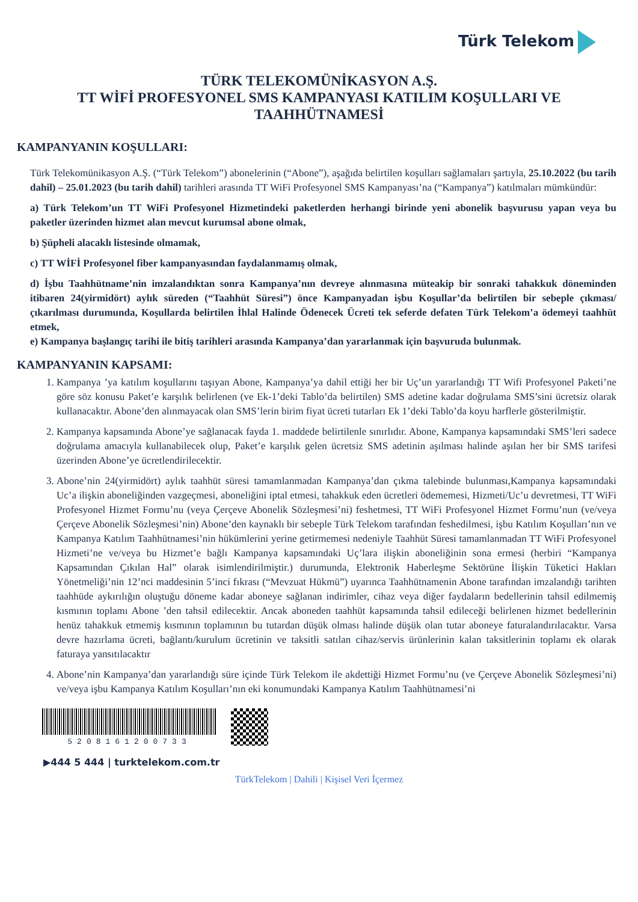Türk Telekom
TÜRK TELEKOMÜNİKASYON A.Ş.
TT WİFİ PROFESYONEL SMS KAMPANYASI KATILIM KOŞULLARI VE
TAAHHÜTNAMESİ
KAMPANYANIN KOŞULLARI:
Türk Telekomünikasyon A.Ş. (“Türk Telekom”) abonelerinin (“Abone”), aşağıda belirtilen koşulları sağlamaları şartıyla, 25.10.2022 (bu tarih dahil) – 25.01.2023 (bu tarih dahil) tarihleri arasında TT WiFi Profesyonel SMS Kampanyası’na (“Kampanya”) katılmaları mümkündür:
a) Türk Telekom’un TT WiFi Profesyonel Hizmetindeki paketlerden herhangi birinde yeni abonelik başvurusu yapan veya bu paketler üzerinden hizmet alan mevcut kurumsal abone olmak,
b) Şüpheli alacaklı listesinde olmamak,
c) TT WİFİ Profesyonel fiber kampanyasından faydalanmamış olmak,
d) İşbu Taahhütname’nin imzalandıktan sonra Kampanya’nın devreye alınmasına müteakip bir sonraki tahakkuk döneminden itibaren 24(yirmidört) aylık süreden (“Taahhüt Süresi”) önce Kampanyadan işbu Koşullar’da belirtilen bir sebeple çıkması/çıkarılması durumunda, Koşullarda belirtilen İhlal Halinde Ödenecek Ücreti tek seferde defaten Türk Telekom’a ödemeyi taahhüt etmek,
e) Kampanya başlangıç tarihi ile bitiş tarihleri arasında Kampanya’dan yararlanmak için başvuruda bulunmak.
KAMPANYANIN KAPSAMI:
1. Kampanya ’ya katılım koşullarını taşıyan Abone, Kampanya’ya dahil ettiği her bir Uç’un yararlandığı TT Wifi Profesyonel Paketi’ne göre söz konusu Paket’e karşılık belirlenen (ve Ek-1’deki Tablo’da belirtilen) SMS adetine kadar doğrulama SMS’sini ücretsiz olarak kullanacaktır. Abone’den alınmayacak olan SMS’lerin birim fiyat ücreti tutarları Ek 1’deki Tablo’da koyu harflerle gösterilmiştir.
2. Kampanya kapsamında Abone’ye sağlanacak fayda 1. maddede belirtilenle sınırlıdır. Abone, Kampanya kapsamındaki SMS’leri sadece doğrulama amacıyla kullanabilecek olup, Paket’e karşılık gelen ücretsiz SMS adetinin aşılması halinde aşılan her bir SMS tarifesi üzerinden Abone’ye ücretlendirilecektir.
3. Abone’nin 24(yirmidört) aylık taahhüt süresi tamamlanmadan Kampanya’dan çıkma talebinde bulunması,Kampanya kapsamındaki Uc’a ilişkin aboneliğinden vazgeçmesi, aboneliğini iptal etmesi, tahakkuk eden ücretleri ödememesi, Hizmeti/Uc’u devretmesi, TT WiFi Profesyonel Hizmet Formu’nu (veya Çerçeve Abonelik Sözleşmesi’ni) feshetmesi, TT WiFi Profesyonel Hizmet Formu’nun (ve/veya Çerçeve Abonelik Sözleşmesi’nin) Abone’den kaynaklı bir sebeple Türk Telekom tarafından feshedilmesi, işbu Katılım Koşulları’nın ve Kampanya Katılım Taahhütnamesi’nin hükümlerini yerine getirmemesi nedeniyle Taahhüt Süresi tamamlanmadan TT WiFi Profesyonel Hizmeti’ne ve/veya bu Hizmet’e bağlı Kampanya kapsamındaki Uç’lara ilişkin aboneliğinin sona ermesi (herbiri “Kampanya Kapsamından Çıkılan Hal” olarak isimlendirilmiştir.) durumunda, Elektronik Haberleşme Sektörüne İlişkin Tüketici Hakları Yönetmeliği’nin 12’nci maddesinin 5’inci fıkrası (“Mevzuat Hükmü”) uyarınca Taahhütnamenin Abone tarafından imzalandığı tarihten taahhüde aykırılığın oluştuğu döneme kadar aboneye sağlanan indirimler, cihaz veya diğer faydaların bedellerinin tahsil edilmemiş kısmının toplamı Abone ’den tahsil edilecektir. Ancak aboneden taahhüt kapsamında tahsil edileceği belirlenen hizmet bedellerinin henüz tahakkuk etmemiş kısmının toplamının bu tutardan düşük olması halinde düşük olan tutar aboneye faturalandırılacaktır. Varsa devre hazırlama ücreti, bağlantı/kurulum ücretinin ve taksitli satılan cihaz/servis ürünlerinin kalan taksitlerinin toplamı ek olarak faturaya yansıtılacaktır
4. Abone’nin Kampanya’dan yararlandığı süre içinde Türk Telekom ile akdettiği Hizmet Formu’nu (ve Çerçeve Abonelik Sözleşmesi’ni) ve/veya işbu Kampanya Katılım Koşulları’nın eki konumundaki Kampanya Katılım Taahhütnamesi’ni
5208161200733
▶444 5 444 | turktelekom.com.tr
TürkTelekom | Dahili | Kişisel Veri İçermez